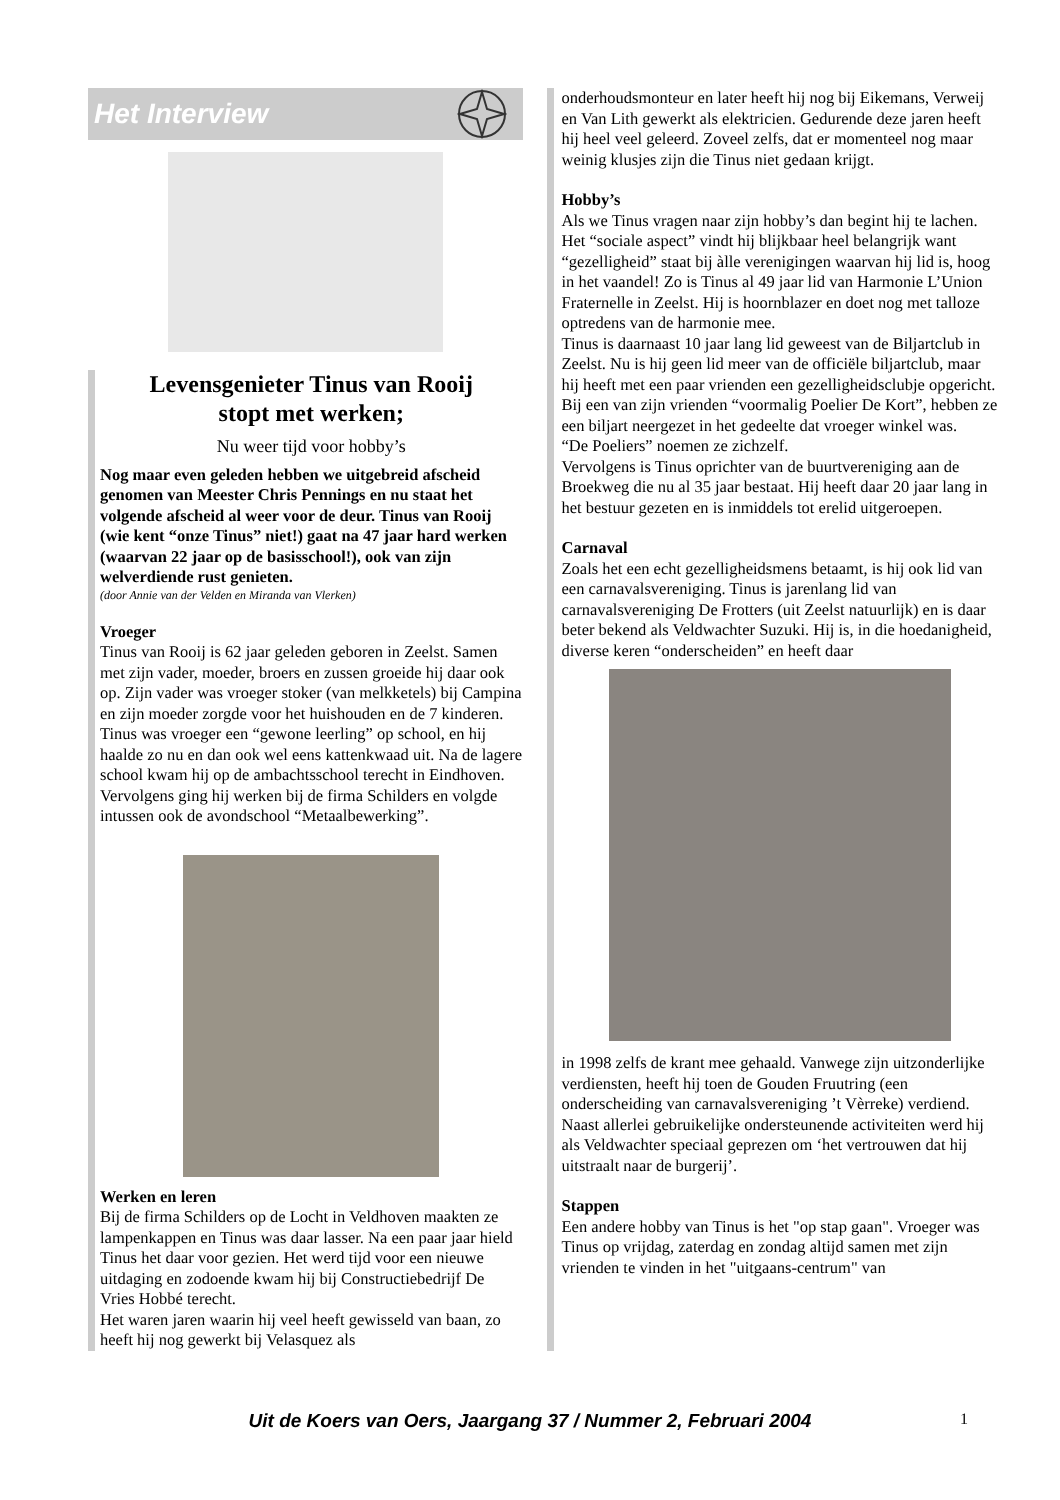Het Interview
Levensgenieter Tinus van Rooij
stopt met werken;
Nu weer tijd voor hobby’s
Nog maar even geleden hebben we uitgebreid afscheid genomen van Meester Chris Pennings en nu staat het volgende afscheid al weer voor de deur. Tinus van Rooij (wie kent “onze Tinus” niet!) gaat na 47 jaar hard werken (waarvan 22 jaar op de basisschool!), ook van zijn welverdiende rust genieten.
(door Annie van der Velden en Miranda van Vlerken)
Vroeger
Tinus van Rooij is 62 jaar geleden geboren in Zeelst. Samen met zijn vader, moeder, broers en zussen groeide hij daar ook op. Zijn vader was vroeger stoker (van melkketels) bij Campina en zijn moeder zorgde voor het huishouden en de 7 kinderen. Tinus was vroeger een “gewone leerling” op school, en hij haalde zo nu en dan ook wel eens kattenkwaad uit. Na de lagere school kwam hij op de ambachtsschool terecht in Eindhoven. Vervolgens ging hij werken bij de firma Schilders en volgde intussen ook de avondschool “Metaalbewerking”.
Werken en leren
Bij de firma Schilders op de Locht in Veldhoven maakten ze lampenkappen en Tinus was daar lasser. Na een paar jaar hield Tinus het daar voor gezien. Het werd tijd voor een nieuwe uitdaging en zodoende kwam hij bij Constructiebedrijf De Vries Hobbé terecht.
Het waren jaren waarin hij veel heeft gewisseld van baan, zo heeft hij nog gewerkt bij Velasquez als
onderhoudsmonteur en later heeft hij nog bij Eikemans, Verweij en Van Lith gewerkt als elektricien. Gedurende deze jaren heeft hij heel veel geleerd. Zoveel zelfs, dat er momenteel nog maar weinig klusjes zijn die Tinus niet gedaan krijgt.
Hobby’s
Als we Tinus vragen naar zijn hobby’s dan begint hij te lachen. Het “sociale aspect” vindt hij blijkbaar heel belangrijk want “gezelligheid” staat bij àlle verenigingen waarvan hij lid is, hoog in het vaandel! Zo is Tinus al 49 jaar lid van Harmonie L’Union Fraternelle in Zeelst. Hij is hoornblazer en doet nog met talloze optredens van de harmonie mee.
Tinus is daarnaast 10 jaar lang lid geweest van de Biljartclub in Zeelst. Nu is hij geen lid meer van de officiële biljartclub, maar hij heeft met een paar vrienden een gezelligheidsclubje opgericht. Bij een van zijn vrienden “voormalig Poelier De Kort”, hebben ze een biljart neergezet in het gedeelte dat vroeger winkel was.
“De Poeliers” noemen ze zichzelf.
Vervolgens is Tinus oprichter van de buurtvereniging aan de Broekweg die nu al 35 jaar bestaat. Hij heeft daar 20 jaar lang in het bestuur gezeten en is inmiddels tot erelid uitgeroepen.
Carnaval
Zoals het een echt gezelligheidsmens betaamt, is hij ook lid van een carnavalsvereniging. Tinus is jarenlang lid van carnavalsvereniging De Frotters (uit Zeelst natuurlijk) en is daar beter bekend als Veldwachter Suzuki. Hij is, in die hoedanigheid, diverse keren “onderscheiden” en heeft daar
in 1998 zelfs de krant mee gehaald. Vanwege zijn uitzonderlijke verdiensten, heeft hij toen de Gouden Fruutring (een onderscheiding van carnavalsvereniging ’t Vèrreke) verdiend. Naast allerlei gebruikelijke ondersteunende activiteiten werd hij als Veldwachter speciaal geprezen om ‘het vertrouwen dat hij uitstraalt naar de burgerij’.
Stappen
Een andere hobby van Tinus is het "op stap gaan". Vroeger was Tinus op vrijdag, zaterdag en zondag altijd samen met zijn vrienden te vinden in het "uitgaans-centrum" van
Uit de Koers van Oers, Jaargang 37 / Nummer 2, Februari 2004 1